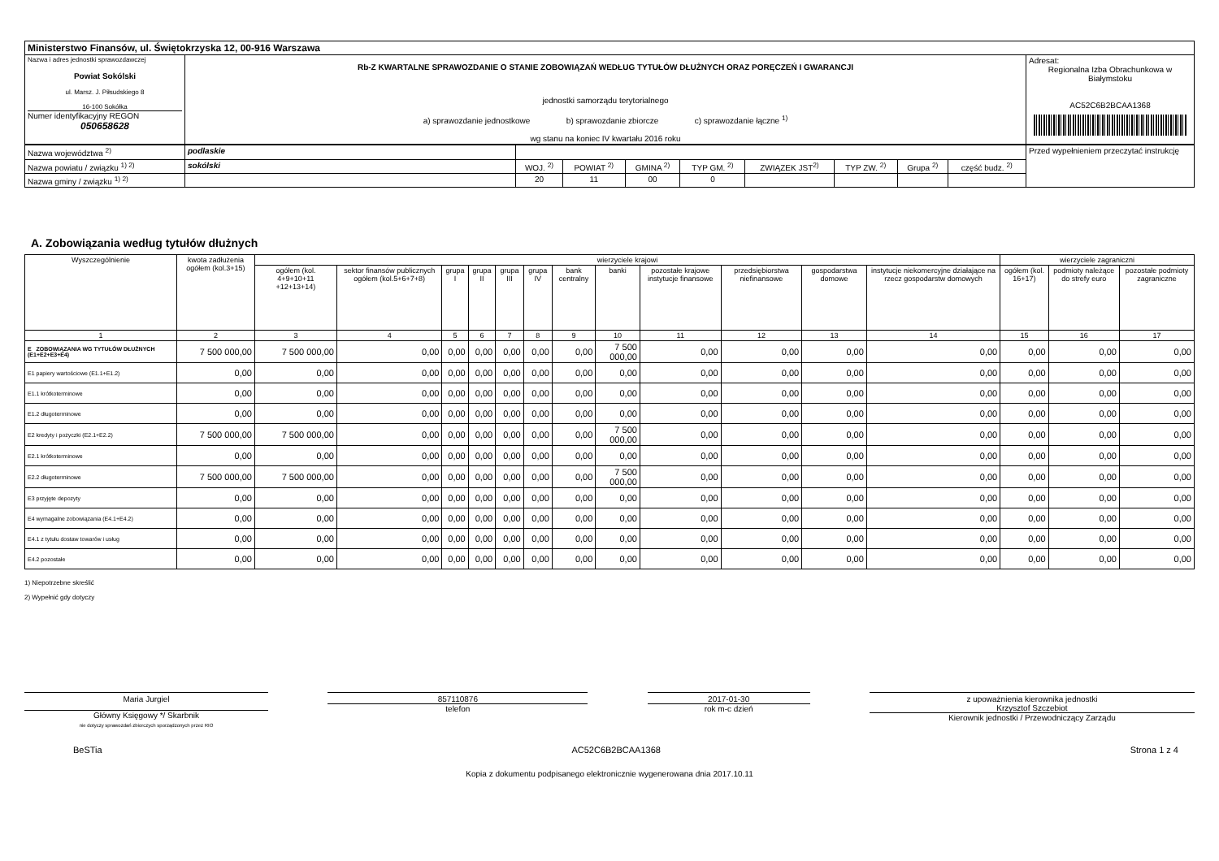| Ministerstwo Finansów, ul. Świętokrzyska 12, 00-916 Warszawa | | |
| Nazwa i adres jednostki sprawozdawczej Powiat Sokólski ul. Marsz. J. Piłsudskiego 8 16-100 Sokółka Numer identyfikacyjny REGON 050658628 | Rb-Z KWARTALNE SPRAWOZDANIE O STANIE ZOBOWIĄZAŃ WEDŁUG TYTUŁÓW DŁUŻNYCH ORAZ PORĘCZEŃ I GWARANCJI jednostki samorządu terytorialnego a) sprawozdanie jednostkowe b) sprawozdanie zbiorcze c) sprawozdanie łączne <sup>1)</sup> wg stanu na koniec IV kwartału 2016 roku | Adresat: Regionalna Izba Obrachunkowa w Białymstoku AC52C6B2BCAA1368 |
| Nazwa województwa <sup>2)</sup> | podlaskie | | | | | | | | | Przed wypełnieniem przeczytać instrukcję |
| Nazwa powiatu / związku <sup>1) 2)</sup> | sokólski | WOJ. <sup>2)</sup> | POWIAT <sup>2)</sup> | GMINA <sup>2)</sup> | TYP GM. <sup>2)</sup> | ZWIĄZEK JST<sup>2)</sup> | TYP ZW. <sup>2)</sup> | Grupa <sup>2)</sup> | część budz. <sup>2)</sup> | |
| Nazwa gminy / związku <sup>1) 2)</sup> | | 20 | 11 | 00 | 0 | | | | | |
A. Zobowiązania według tytułów dłużnych
| Wyszczególnienie | kwota zadłużenia ogółem (kol.3+15) | wierzyciele krajowi | | | | | | | | | | | | wierzyciele zagraniczni | | |
| --- | --- | --- | --- | --- | --- | --- | --- | --- | --- | --- | --- | --- | --- | --- | --- | --- |
| | | ogółem (kol. 4+9+10+11 +12+13+14) | sektor finansów publicznych ogółem (kol.5+6+7+8) | grupa I | grupa II | grupa III | grupa IV | bank centralny | banki | pozostałe krajowe instytucje finansowe | przedsiębiorstwa niefinansowe | gospodarstwa domowe | instytucje niekomercyjne działające na rzecz gospodarstw domowych | ogółem (kol. 16+17) | podmioty należące do strefy euro | pozostałe podmioty zagraniczne |
| 1 | 2 | 3 | 4 | 5 | 6 | 7 | 8 | 9 | 10 | 11 | 12 | 13 | 14 | 15 | 16 | 17 |
| E ZOBOWIĄZANIA WG TYTUŁÓW DŁUŻNYCH (E1+E2+E3+E4) | 7 500 000,00 | 7 500 000,00 | 0,00 | 0,00 | 0,00 | 0,00 | 0,00 | 0,00 | 7 500 000,00 | 0,00 | 0,00 | 0,00 | 0,00 | 0,00 | 0,00 | 0,00 |
| E1 papiery wartościowe (E1.1+E1.2) | 0,00 | 0,00 | 0,00 | 0,00 | 0,00 | 0,00 | 0,00 | 0,00 | 0,00 | 0,00 | 0,00 | 0,00 | 0,00 | 0,00 | 0,00 | 0,00 |
| E1.1 krótkoterminowe | 0,00 | 0,00 | 0,00 | 0,00 | 0,00 | 0,00 | 0,00 | 0,00 | 0,00 | 0,00 | 0,00 | 0,00 | 0,00 | 0,00 | 0,00 | 0,00 |
| E1.2 długoterminowe | 0,00 | 0,00 | 0,00 | 0,00 | 0,00 | 0,00 | 0,00 | 0,00 | 0,00 | 0,00 | 0,00 | 0,00 | 0,00 | 0,00 | 0,00 | 0,00 |
| E2 kredyty i pożyczki (E2.1+E2.2) | 7 500 000,00 | 7 500 000,00 | 0,00 | 0,00 | 0,00 | 0,00 | 0,00 | 0,00 | 7 500 000,00 | 0,00 | 0,00 | 0,00 | 0,00 | 0,00 | 0,00 | 0,00 |
| E2.1 krótkoterminowe | 0,00 | 0,00 | 0,00 | 0,00 | 0,00 | 0,00 | 0,00 | 0,00 | 0,00 | 0,00 | 0,00 | 0,00 | 0,00 | 0,00 | 0,00 | 0,00 |
| E2.2 długoterminowe | 7 500 000,00 | 7 500 000,00 | 0,00 | 0,00 | 0,00 | 0,00 | 0,00 | 0,00 | 7 500 000,00 | 0,00 | 0,00 | 0,00 | 0,00 | 0,00 | 0,00 | 0,00 |
| E3 przyjęte depozyty | 0,00 | 0,00 | 0,00 | 0,00 | 0,00 | 0,00 | 0,00 | 0,00 | 0,00 | 0,00 | 0,00 | 0,00 | 0,00 | 0,00 | 0,00 | 0,00 |
| E4 wymagalne zobowiązania (E4.1+E4.2) | 0,00 | 0,00 | 0,00 | 0,00 | 0,00 | 0,00 | 0,00 | 0,00 | 0,00 | 0,00 | 0,00 | 0,00 | 0,00 | 0,00 | 0,00 | 0,00 |
| E4.1 z tytułu dostaw towarów i usług | 0,00 | 0,00 | 0,00 | 0,00 | 0,00 | 0,00 | 0,00 | 0,00 | 0,00 | 0,00 | 0,00 | 0,00 | 0,00 | 0,00 | 0,00 | 0,00 |
| E4.2 pozostałe | 0,00 | 0,00 | 0,00 | 0,00 | 0,00 | 0,00 | 0,00 | 0,00 | 0,00 | 0,00 | 0,00 | 0,00 | 0,00 | 0,00 | 0,00 | 0,00 |
1) Niepotrzebne skreślić
2) Wypełnić gdy dotyczy
Maria Jurgiel
Główny Księgowy */ Skarbnik
nie dotyczy sprawozdań zbiorczych sporządzonych przez RIO
857110876
telefon
2017-01-30
rok m-c dzień
z upoważnienia kierownika jednostki
Krzysztof Szczebiot
Kierownik jednostki / Przewodniczący Zarządu
BeSTia AC52C6B2BCAA1368 Strona 1 z 4
Kopia z dokumentu podpisanego elektronicznie wygenerowana dnia 2017.10.11